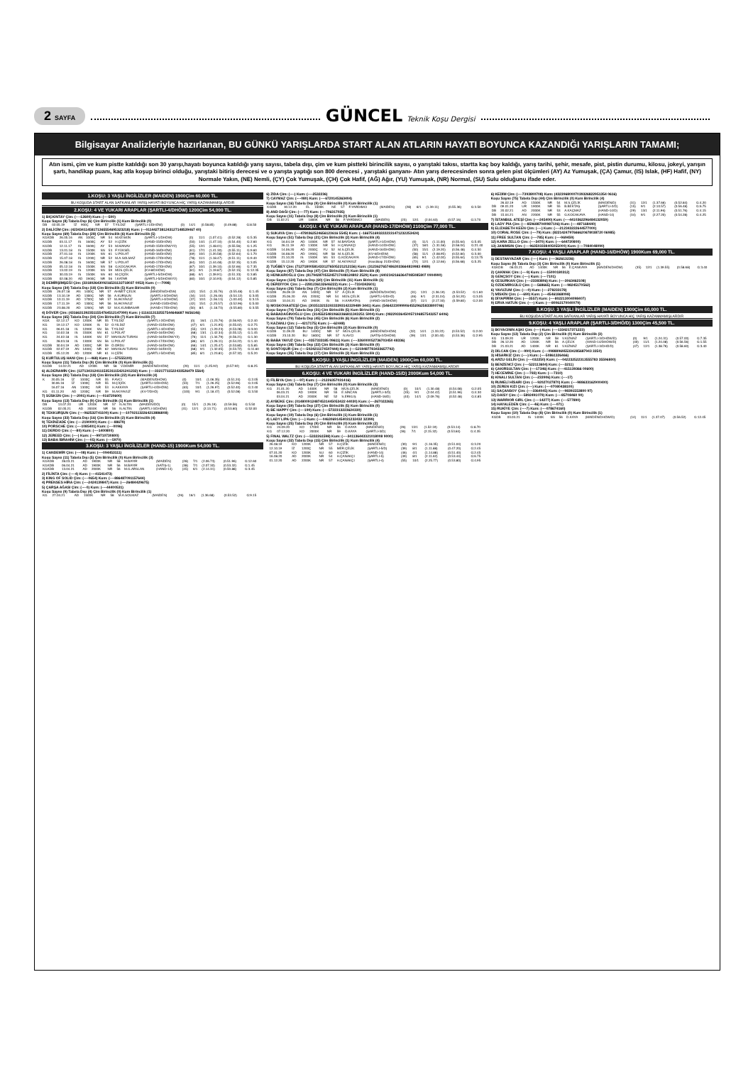2 SAYFA GÜNCEL Teknik Koşu Dergisi
Bilgisayar Analizleriyle hazırlanan, BU GÜNKÜ YARIŞLARDA START ALAN ATLARIN HAYATI BOYUNCA KAZANDIĞI YARIŞLARIN TAMAMI;
Atın ismi, çim ve kum pistte katıldığı son 30 yarışı,hayatı boyunca katıldığı yarış sayısı, tabela dışı, çim ve kum pistteki birincilik sayısı, o yarıştaki takısı, startta kaç boy kaldığı, yarış tarihi, şehir, mesafe, pist, pistin durumu, kilosu, jokeyi, yarışın şartı, handikap puanı, kaç atla koşup birinci olduğu, yarıştaki bitiriş derecesi ve o yarışta yaptığı son 800 derecesi , yarıştaki ganyanı- Atın yarış derecesinden sonra gelen pist ölçümleri (AY) Az Yumuşak, (ÇA) Çamur, (IS) Islak, (HF) Hafif, (NY) Normale Yakın, (NE) Nemli, (ÇY) Çok Yumuşak, (ÇH) Çok Hafif, (AĞ) Ağır, (YU) Yumuşak, (NR) Normal, (SU) Sulu olduğunu ifade eder.
1.KOŞU: 3 YAŞLI İNGİLİZLER (MAIDEN) 1900Çim 60,000 TL.
BU KOŞUDA START ALAN SAFKANLAR YARIŞ HAYATI BOYUNCA HİÇ YARIŞ KAZANMAMIŞLARDIR
2.KOŞU: 4 VE YUKARI ARAPLAR (ŞARTLI-4/DHÖW) 1200Çim 54,000 TL.
1) BIÇKINTAY Çim: (----12600) Kum: (----500)
Koşu Sayısı (8) Tabela Dışı (6) Çim Birincilik (1) Kum Birincilik (0)
| DB | 02.05.19 | İZ | 900Ç | NR | 57 | T.YILDIZ | (ŞARTLI-1/DHÖW) | (0) | 14/1 | (0.58.85) | (0.49.88) | G:8.50 |
2) DALİCİM Çim: (42343411458171365554695323218) Kum: (---0114427381243127148539467 40)
Koşu Sayısı (69) Tabela Dışı (28) Çim Birincilik (6) Kum Birincilik (5)
| KGKDB | 26.05.16 | AN | 1000Ç | NR | 54 | M.KESKİN | (ŞARTLI-1/DHÖW) | (0) | 11/1 | (1.07.41) | (0.52.28) | G:5.35 |
| KGDB | 03.11.17 | IS | 1600Ç | AY | 52 | H.ÇİZİK | (HAND-15/DHÖW) | (50) | 14/1 | (1.47.10) | (0.54.40) | G:2.60 |
| KGDB | 12.11.17 | IS | 1600Ç | AY | 53 | M.MANAV | (HAND-15/DHÖW/Y2) | (55) | 12/1 | (1.48.01) | (0.55.56) | G:1.25 |
| KGDB | 13.01.18 | IS | 1500K | SN | 53 | F.YÜKSEL | (HAND-16/DHÖW) | (61) | 17/1 | (1.41.30) | (0.55.11) | G:9.60 |
| KGDB | 27.01.18 | IS | 1200K | SN | 61 | U.POLAT | (HAND-16/DHÖW) | (69) | 10/1 | (1.20.58) | (0.52.64) | G:1.70 |
| KGDB | 15.07.18 | IS | 1200Ç | NR | 52 | M.A.SOLMAZ | (HAND-17/DHÖW) | (78) | 11/1 | (1.18.47) | (0.51.11) | G:9.40 |
| KGDB | 26.08.18 | IS | 1600Ç | NR | 57 | U.POLAT | (HAND-17/DHÖW) | (84) | 10/1 | (1.44.48) | (0.52.35) | G:3.05 |
| KGDB | 05.12.18 | IS | 1500K | SN | 58 | G.KOCAKAYA | (HAND-17/DHÖW) | (87) | 10/1 | (1.39.10) | (0.52.66) | G:7.35 |
| KGDB | 13.02.19 | IS | 1200K | SN | 59 | MÜS.ÇELİK | (KV-8/DHÖW) | (81) | 9/1 | (1.19.87) | (0.52.15) | G:12.35 |
| KGDB | 30.03.19 | IS | 1500K | SN | 60 | M.ÇİÇEK | (ŞARTLI-5/DHÖW) | (88) | 6/1 | (1.39.91) | (0.51.33) | G:3.85 |
| KGDB | 02.08.20 | AD | 1900Ç | NR | 56 | İ.KATAR | (ŞARTLI-5/DHÖW/Y2) | (80) | 10/1 | (2.10.93) | (0.54.12) | G:5.85 |
3) DEMİRŞİMŞEĞİ Çim: (33180264309216531132718037 0053) Kum: (----7098)
Koşu Sayısı (34) Tabela Dışı (18) Çim Birincilik (5) Kum Birincilik (0)
| KGDB | 26.07.18 | AN | 1400Ç | NR | 57 | AHMET ÇELİK | (MAIDEN/DHÖW) | (42) | 15/1 | (1.35.76) | (0.55.48) | G:1.45 |
| KGDB | 13.10.19 | AD | 1300Ç | NR | 56 | A.KURŞUN | (ŞARTLI-3/DHÖW) | (34) | 14/1 | (1.26.46) | (0.54.12) | G:3.05 |
| KGDB | 10.11.19 | AD | 1700Ç | NR | 57 | M.AKYAVUZ | (ŞARTLI-4/DHÖW) | (37) | 10/1 | (1.56.13) | (1.00.40) | G:3.15 |
| KGDB | 17.11.19 | AD | 1300Ç | NR | 56 | M.AKYAVUZ | (HAND-15/DHÖW) | (42) | 15/1 | (1.25.57) | (0.52.96) | G:5.00 |
| KGDB | 23.08.20 | AD | 1200Ç | NR | 52 | M.K.KUMBASAR | (HAND-17/DHÖW) | (50) | 8/1 | (1.18.73) | (0.55.80) | G:3.55 |
4) DÖVER Çim: (43166313923511554764512147090) Kum: (-1116113132557544646687 9656146)
Koşu Sayısı (65) Tabela Dışı (34) Çim Birincilik (7) Kum Birincilik (7)
| KGK | 02.12.17 | KO | 1200K | NR | 55 | T.YILDIZ | (ŞARTLI-2/DHÖW) | (0) | 16/1 | (1.23.76) | (0.56.92) | G:2.40 |
| KG | 19.12.17 | KO | 1200K | IS | 52 | O.YILDIZ | (HAND-15/DHÖW) | (47) | 6/1 | (1.21.95) | (0.55.02) | G:2.75 |
| KG | 06.01.18 | IS | 1200K | SN | 56 | T.YILDIZ | (ŞARTLI-4/DHÖW) | (55) | 12/1 | (1.20.23) | (0.53.28) | G:3.00 |
| KG | 10.02.18 | IS | 1500K | SN | 61 | U.POLAT | (HAND-16/DHÖW) | (68) | 13/1 | (1.42.34) | (0.55.12) | G:1.45 |
| KG | 24.02.18 | IS | 1400K | SN | 57 | MAHSUN TURAN | (HAND-16/DHÖW/Y2) | (76) | 11/1 | (1.34.79) | (0.56.21) | G:1.30 |
| KG | 28.03.18 | IS | 1300K | SN | 56 | U.POLAT | (HAND-17/DHÖW) | (86) | 8/1 | (1.26.11) | (0.54.22) | G:1.40 |
| KGDB | 30.04.19 | AD | 1300Ç | NR | 59 | Ö.ORDU | (HAND-16/DHÖW) | (66) | 14/1 | (1.25.47) | (0.53.80) | G:5.85 |
| KGDB | 02.07.19 | AN | 1400Ç | NR | 62 | MAHSUN TURAN | (HAND-16/DHÖ) | (68) | 9/1 | (1.32.05) | (0.53.72) | G:11.60 |
| KGDB | 05.12.20 | AD | 1200K | NR | 61 | H.ÇİZİK | (ŞARTLI-5/DHÖW) | (85) | 8/1 | (1.23.81) | (0.57.32) | G:5.20 |
5) KURTULUŞ HANI Çim: (----468) Kum: (----57555100)
Koşu Sayısı (11) Tabela Dışı (9) Çim Birincilik (0) Kum Birincilik (1)
| KGDB | 14.02.21 | AD | 1200K | NR | 58 | V.DEMİR | (MAIDEN/DHÖW) | (20) | 11/1 | (1.25.92) | (0.57.92) | G:8.25 |
6) ALDERAMİN Çim: (127134312411153531115421241232) Kum: (----33217711522433526479 5564)
Koşu Sayısı (81) Tabela Dışı (18) Çim Birincilik (22) Kum Birincilik (4)
| K | 20.05.16 | İZ | 1000Ç | NR | 55 | F.AVCI | (MAIDEN/DHÖW) | (0) | 10/1 | (1.06.35) | (0.51.24) | G:2.05 |
| | 30.06.16 | İZ | 1300Ç | NR | 55 | M.ÇİÇEK | (ŞARTLI-3/DHÖW) | (53) | 7/1 | (1.26.25) | (0.52.96) | G:2.05 |
| | 16.07.16 | AN | 1300Ç | NR | 53 | H.AKKAYA | (ŞARTLI-4/DHÖW) | (63) | 10/1 | (1.26.97) | (0.52.40) | G:2.40 |
| KG | 01.11.20 | AD | 1200Ç | NR | 59 | M.AKYAVUZ | (KV-7/DHÖ) | (100) | 9/1 | (1.18.47) | (0.52.08) | G:3.50 |
7) SÜSKÜN Çim: (----2001) Kum: (----016720600)
Koşu Sayısı (13) Tabela Dışı (9) Çim Birincilik (1) Kum Birincilik (1)
| DB | 13.07.20 | UR | 1200K | NR | 57 | N.ALTIN | (MAIDEN/DÖ) | (0) | 15/1 | (1.26.19) | (0.59.56) | G:5.50 |
| KGDB | 02.05.21 | AD | 2000K | NR | 56 | N.ALTIN | (ŞARTLI-3/DHÖW) | (31) | 12/1 | (2.13.71) | (0.53.60) | G:52.00 |
8) TEKKURŞUN Çim: (----062532741100) Kum: (----107021132264213886808)
Koşu Sayısı (33) Tabela Dışı (16) Çim Birincilik (2) Kum Birincilik (4)
9) TEKİNZADE Çim: (----2190000) Kum: (----88679)
10) PORSCHE Çim: (----1085401) Kum: (----0096)
11) DERDO Çim: (----80) Kum: (----1400800)
12) JEREED Çim: (----) Kum: (----99710730800)
13) BABA İBRAHİM Çim: (----05) Kum: (----5970)
3.KOŞU: 3 YAŞLI İNGİLİZLER (HAND-15) 1900Kum 54,000 TL.
1) CANDEMİR Çim: (----08) Kum: (----094453111)
Koşu Sayısı (11) Tabela Dışı (5) Çim Birincilik (0) Kum Birincilik (3)
| KGKDB | 28.03.21 | AD | 1900K | NR | 58 | M.BAYIR | (MAIDEN) | (28) | 7/1 | (2.06.73) | (0.51.96) | G:12.60 |
| KGKDB | 06.04.21 | AD | 1900K | NR | 56 | M.BAYIR | (SATIŞ-1) | (38) | 7/1 | (2.07.30) | (0.53.32) | G:1.45 |
| KGKDB | 13.04.21 | AD | 2000K | NR | 56 | M.G.ARSLAN | (HAND-14) | (45) | 6/1 | (2.14.31) | (0.50.88) | G:3.45 |
2) FİLİNTA Çim: (----4) Kum: (----41541473)
3) KING OF SOLID Çim: (----0654) Kum: (----886487091157644)
4) PRENSES HİRA Çim: (----2424139847) Kum: (----26484429675)
5) ÇARŞA AĞASI Çim: (----0) Kum: (----44400531)
Koşu Sayısı (9) Tabela Dışı (4) Çim Birincilik (0) Kum Birincilik (1)
| KG | 27.04.21 | AD | 1500K | NR | 58 | M.A.SOLMAZ | (MAIDEN) | (26) | 16/1 | (1.36.68) | (0.53.52) | G:9.15 |
6) ZIDA Çim: (----) Kum: (----2532236)
7) CAYMAZ Çim: (----080) Kum: (----6720145363404)
Koşu Sayısı (16) Tabela Dışı (9) Çim Birincilik (0) Kum Birincilik (1)
| KGDB | 30.12.20 | EL | 1500K | NE | 57 | F.YARDIMCI | (MAIDEN) | (28) | 8/1 | (1.39.11) | (0.55.36) | G:3.50 |
8) AND DAĞI Çim: (----77) Kum: (----706317035)
Koşu Sayısı (11) Tabela Dışı (8) Çim Birincilik (0) Kum Birincilik (1)
| DB | 11.02.21 | UR | 1800K | NR | 58 | F.YARDIMCI | (MAIDEN) | (23) | 12/1 | (2.04.63) | (0.57.16) | G:3.70 |
4.KOŞU: 4 VE YUKARI ARAPLAR (HAND-17/DHÖW) 2100Çim 77,000 TL.
1) SUKAYA Çim: (----4780362524656123616 5545) Kum: (--1667516932222331471232253424)
Koşu Sayısı (51) Tabela Dışı (21) Çim Birincilik (2) Kum Birincilik (4)
| KG | 16.04.19 | AD | 1000K | NR | 57 | M.BAYDAN | (ŞARTLI-1/DHÖW) | (0) | 11/1 | (1.11.00) | (0.55.64) | G:5.05 |
| KG | 26.11.19 | AD | 1300K | NR | 54 | H.ÇANAKÇI | (HAND-14/DHÖW) | (37) | 18/1 | (1.31.58) | (0.58.04) | G:21.40 |
| KGDB | 14.06.20 | AD | 2000Ç | YU | 52 | M.S.ÇELİK | (HAND-16/DHÖW) | (50) | 15/1 | (2.19.20) | (0.56.48) | G:4.50 |
| KGDB | 16.08.20 | AD | 1900Ç | NR | 58 | M.S.ÇELİK | (KV-6/DHÖW) | (58) | 11/1 | (2.08.95) | (0.52.84) | G:3.00 |
| KGDB | 21.10.20 | IS | 1500K | SN | 53 | G.KOCAKAYA | (HAND-17/DHÖW) | (65) | 9/1 | (1.42.00) | (0.55.64) | G:13.75 |
| KGDB | 15.12.20 | AD | 1900K | NR | 57 | M.AKYAVUZ | (Handikap 21/DHÖW) | (72) | 12/1 | (2.12.66) | (0.56.68) | G:5.25 |
2) TUĞBEY Çim: (712718005814331276505221212156) Kum: (31236276574863033664819983 4989)
Koşu Sayısı (87) Tabela Dışı (47) Çim Birincilik (7) Kum Birincilik (8)
3) HÜNKAROĞLU Çim: (41794287055245717448124802 2529) Kum: (44023421663647085085807 0904990)
Koşu Sayısı (124) Tabela Dışı (60) Çim Birincilik (11) Kum Birincilik (1)
4) DERDİYOK Çim: (----2281236132646222) Kum: (----7334342601)
Koşu Sayısı (26) Tabela Dışı (7) Çim Birincilik (2) Kum Birincilik (1)
| KGDB | 26.09.19 | AN | 1400Ç | NR | 57 | A.ÇELİK | (MAIDEN/DHÖW) | (31) | 12/1 | (1.36.19) | (0.53.52) | G:1.60 |
| KGDB | 25.06.20 | AN | 2200Ç | NR | 54 | MÜS.ÇELİK | (ŞARTLI-5/DHÖ) | (46) | 9/1 | (2.31.04) | (0.54.20) | G:3.05 |
| KGDB | 10.04.21 | AD | 1900K | IS | 56 | H.KARATAŞ | (HAND-16/DHÖW) | (57) | 11/1 | (2.17.30) | (0.59.80) | G:2.00 |
5) MOSKOVAATEŞİ Çim: (30351321519333393142229489 3441) Kum: (546422309990645529625833800746)
Koşu Sayısı (74) Tabela Dışı (31) Çim Birincilik (5) Kum Birincilik (1)
6) BABADAĞINOĞLU Çim: (31455254810663366811343251 5904) Kum: (08229336450057196857543257 6406)
Koşu Sayısı (79) Tabela Dışı (45) Çim Birincilik (6) Kum Birincilik (2)
7) KAZANLI Çim: (----4217175) Kum: (----62448)
Koşu Sayısı (12) Tabela Dışı (5) Çim Birincilik (2) Kum Birincilik (0)
| KGDB | 11.09.20 | BU | 1400Ç | NR | 57 | MÜS.ÇELİK | (MAIDEN/DHÖW) | (32) | 14/1 | (1.33.22) | (0.53.52) | G:2.00 |
| KGDB | 23.10.20 | BU | 1800Ç | NR | 57 | N.AVCI | (SATIŞ-2/DHÖW) | (39) | 13/1 | (2.00.40) | (0.53.36) | G:2.95 |
8) BABA YAVUZ Çim: (----0357333185 09611) Kum: (----326000052736703450 48336)
Koşu Sayısı (38) Tabela Dışı (22) Çim Birincilik (3) Kum Birincilik (0)
9) SONTOŞUR Çim: (----5024211174507444) Kum: (----5219487783433657792)
Koşu Sayısı (35) Tabela Dışı (17) Çim Birincilik (3) Kum Birincilik (1)
5.KOŞU: 3 YAŞLI İNGİLİZLER (MAIDEN) 1900Çim 60,000 TL.
BU KOŞUDA START ALAN SAFKANLAR YARIŞ HAYATI BOYUNCA HİÇ YARIŞ KAZANMAMIŞLARDIR
6.KOŞU: 4 VE YUKARI İNGİLİZLER (HAND-15/D) 2000Kum 54,000 TL.
1) FİLİBYA Çim: (----97) Kum: (----21226357031416)
Koşu Sayısı (16) Tabela Dışı (7) Çim Birincilik (0) Kum Birincilik (3)
| KG | 21.01.20 | AD | 1400K | NR | 58 | MÜS.ÇELİK | (MAIDEN/D) | (0) | 10/1 | (1.30.48) | (0.54.08) | G:2.05 |
| | 06.03.21 | AD | 1900K | NR | 55 | E.SİNCAN | (ŞARTLI-3/D) | (35) | 9/1 | (2.04.42) | (0.51.96) | G:4.30 |
| | 03.04.21 | AD | 2000K | NE | 52 | S.ERKUŞ | (HAND-16/D) | (40) | 14/1 | (2.09.76) | (0.52.48) | G:4.85 |
2) AYBÜKE Çim: (0148009124874531445053422 44030) Kum: (----267022265)
Koşu Sayısı (59) Tabela Dışı (27) Çim Birincilik (5) Kum Birincilik (0)
3) BE HAPPY Çim: (----190) Kum: (----5722313223624330)
Koşu Sayısı (19) Tabela Dışı (6) Çim Birincilik (1) Kum Birincilik (1)
4) LADY LIPA Çim: (----) Kum: (----04630691454031232432 32399)
Koşu Sayısı (25) Tabela Dışı (9) Çim Birincilik (0) Kum Birincilik (2)
| KG | 24.09.20 | KO | 1700K | NR | 56 | D.KAYA | (MAIDEN/D) | (26) | 13/1 | (1.52.19) | (0.53.14) | G:8.70 |
| KG | 07.12.20 | KO | 2000K | NR | 59 | D.KAYA | (ŞARTLI-3/D) | (36) | 7/1 | (2.15.32) | (0.53.84) | G:4.35 |
5) FINAL WALTZ Çim: (----5332261598) Kum: (----341136443321018008 9000)
Koşu Sayısı (32) Tabela Dışı (15) Çim Birincilik (1) Kum Birincilik (4)
| | 26.08.19 | KO | 1200K | NR | 57 | H.ÇİZİK | (MAIDEN/D) | (30) | 9/1 | (1.16.35) | (0.51.04) | G:3.20 |
| | 12.10.19 | İZ | 1200Ç | NR | 55 | MER.ÇELİK | (ŞARTLI-5/D) | (39) | 8/1 | (1.11.88) | (0.47.20) | G:2.45 |
| | 07.01.20 | KO | 1200K | SU | 60 | H.ÇİZİK | (HAND-14) | (46) | 4/1 | (1.14.88) | (0.51.40) | G:2.45 |
| | 16.08.20 | AD | 2000K | NR | 54 | H.ÇANAKÇI | (ŞARTLI-5) | (49) | 8/1 | (2.11.62) | (0.53.44) | G:6.75 |
| | 01.12.20 | AD | 2200K | NR | 57 | H.ÇANAKÇI | (ŞARTLI-4) | (55) | 10/1 | (2.25.77) | (0.53.80) | G:4.95 |
6) KEDİM Çim: (----7393800708) Kum: (43239680007039326822951354 0616)
Koşu Sayısı (75) Tabela Dışı (44) Çim Birincilik (0) Kum Birincilik (4)
| | 26.02.19 | AD | 1500K | NR | 54 | M.S.ÇELİK | (MAIDEN/D) | (31) | 12/1 | (1.37.66) | (0.52.84) | G:4.20 |
| DB | 09.01.20 | UR | 1900K | NR | 55 | B.BEKTAŞ | (ŞARTLI-2/D) | (15) | 9/1 | (2.10.57) | (0.56.48) | G:6.75 |
| DB | 20.02.21 | AD | 2000K | NR | 53 | A.KAÇMAZ | (HAND-14/D) | (29) | 13/1 | (2.11.96) | (0.51.76) | G:4.15 |
| DB | 15.04.21 | AN | 2200K | NR | 55 | G.KOCAKAYA | (HAND-14) | (34) | 9/1 | (2.27.20) | (0.54.28) | G:4.25 |
7) İSTANBUL ATEŞİ Çim: (----245400) Kum: (----4410362296484132059)
8) LADY PIA Çim: (----8596887040987106) Kum: (----487168440)
9) ELIZABETH KEEN Çim: (----) Kum: (----212343222644577000)
10) CORAL ROSE Çim: (----79) Kum: (8221424797666620678038720 06985)
11) FREE SULTAN Çim: (----785) Kum: (----969459)
12) KARA ZELLO Çim: (----3470) Kum: (----644720800)
13) JANIMSIN Çim: (----963503338405055000) Kum: (----7084048090)
7.KOŞU: 4 YAŞLI ARAPLAR (HAND-16/DHÖW) 1900Kum 69,000 TL.
1) DESTANYAZAR Çim: (----) Kum: (----362613236)
Koşu Sayısı (9) Tabela Dışı (3) Çim Birincilik (0) Kum Birincilik (1)
| KGKDB | 06.03.21 | AD | 1400K | NR | 56 | E.ÇANKAYA | (MAIDEN/DHÖW) | (35) | 12/1 | (1.39.55) | (0.58.68) | G:3.40 |
2) ÇAKMAK Çim: (----9) Kum: (----15000180312)
3) GENÇSOY Çim: (----) Kum: (----7101)
4) CESURKAN Çim: (----23383806) Kum: (----3063462108)
5) ÖZDEMİRGÜLÜ Çim: (----568665) Kum: (----98245170562)
6) YAVUZUM Çim: (----0) Kum: (----278233178)
7) MİSKİN Çim: (----690) Kum: (----45461868098)
8) DİYAPİRİM Çim: (----3557) Kum: (----802213004098407)
9) ERVA HATUN Çim: (----) Kum: (----80062170040079)
8.KOŞU: 3 YAŞLI İNGİLİZLER (MAIDEN) 1900Çim 60,000 TL.
BU KOŞUDA START ALAN SAFKANLAR YARIŞ HAYATI BOYUNCA HİÇ YARIŞ KAZANMAMIŞLARDIR
9.KOŞU: 4 YAŞLI ARAPLAR (ŞARTLI-3/DHÖ/D) 1300Çim 45,500 TL.
1) BOYACININ AŞKI Çim: (----) Kum: (----1334217371223)
Koşu Sayısı (13) Tabela Dışı (2) Çim Birincilik (0) Kum Birincilik (3)
| KG | 13.09.20 | UR | 1200K | NR | 58 | V.KIZMAZ | (ŞARTLI-3/DHÖW/D) | (0) | 9/1 | (1.24.31) | (0.57.00) | G:7.35 |
| DB | 26.12.20 | AD | 1200K | NR | 56 | A.ÇELİK | (HAND-14/DHÖW/D) | (40) | 11/1 | (1.24.08) | (0.56.56) | G:1.55 |
| DB | 21.03.21 | AD | 1400K | NR | 61 | V.KIZMAZ | (ŞARTLI-3/DHÖ/D) | (47) | 12/1 | (1.38.76) | (0.58.60) | G:3.40 |
2) DİLCAN Çim: (----990) Kum: (----0988896955334285687943 3350)
3) HİSARKIZ Çim: (----) Kum: (----50861326466)
4) ARZU GELİN Çim: (----032250) Kum: (----042232522313555783 35596800)
5) BENZENCİ Çim: (----522113604) Kum: (----3211)
6) ÇAKIRSULTAN Çim: (----17346) Kum: (----415139366 00600)
7) HECEMİNE Çim: (----783) Kum: (----7310)
8) KINALI SULTAN Çim: (----233906) Kum: (----17)
9) RUMELİ HİSARI Çim: (----92027027870) Kum: (----988633162900400)
10) ZEREN KIZI Çim: (----) Kum: (----07080438100)
11) SAÇANSOY Çim: (----3364045) Kum: (----98391553800 97)
12) DAISY Çim: (----5892491079) Kum: (----85708460 90)
13) WARRIOR GIRL Çim: (----14277) Kum: (----577890)
14) HAYALEDEN Çim: (----46) Kum: (----071)
15) RUKİYE Çim: (----7) Kum: (----078674160)
Koşu Sayısı (10) Tabela Dışı (8) Çim Birincilik (0) Kum Birincilik (1)
| KGDB | 03.03.21 | IS | 1400K | SN | 56 | D.KAYA | (MAIDEN/DHÖW/D) | (14) | 11/1 | (1.37.07) | (0.56.52) | G:12.45 |